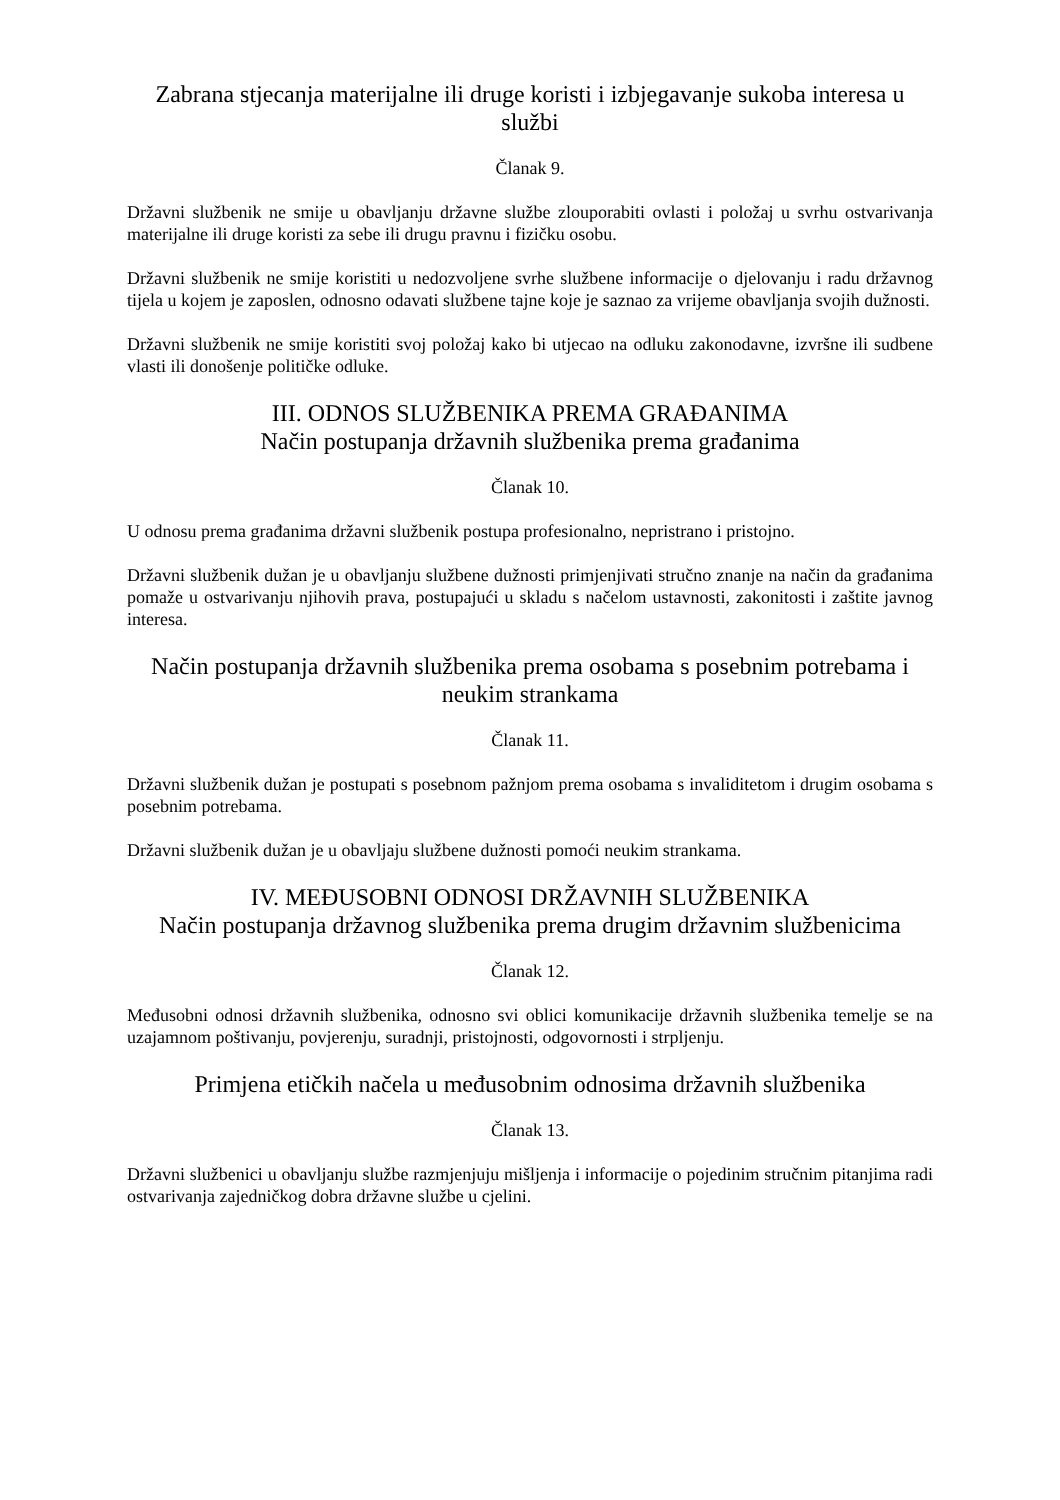Zabrana stjecanja materijalne ili druge koristi i izbjegavanje sukoba interesa u službi
Članak 9.
Državni službenik ne smije u obavljanju državne službe zlouporabiti ovlasti i položaj u svrhu ostvarivanja materijalne ili druge koristi za sebe ili drugu pravnu i fizičku osobu.
Državni službenik ne smije koristiti u nedozvoljene svrhe službene informacije o djelovanju i radu državnog tijela u kojem je zaposlen, odnosno odavati službene tajne koje je saznao za vrijeme obavljanja svojih dužnosti.
Državni službenik ne smije koristiti svoj položaj kako bi utjecao na odluku zakonodavne, izvršne ili sudbene vlasti ili donošenje političke odluke.
III. ODNOS SLUŽBENIKA PREMA GRAĐANIMA
Način postupanja državnih službenika prema građanima
Članak 10.
U odnosu prema građanima državni službenik postupa profesionalno, nepristrano i pristojno.
Državni službenik dužan je u obavljanju službene dužnosti primjenjivati stručno znanje na način da građanima pomaže u ostvarivanju njihovih prava, postupajući u skladu s načelom ustavnosti, zakonitosti i zaštite javnog interesa.
Način postupanja državnih službenika prema osobama s posebnim potrebama i neukim strankama
Članak 11.
Državni službenik dužan je postupati s posebnom pažnjom prema osobama s invaliditetom i drugim osobama s posebnim potrebama.
Državni službenik dužan je u obavljaju službene dužnosti pomoći neukim strankama.
IV. MEĐUSOBNI ODNOSI DRŽAVNIH SLUŽBENIKA
Način postupanja državnog službenika prema drugim državnim službenicima
Članak 12.
Međusobni odnosi državnih službenika, odnosno svi oblici komunikacije državnih službenika temelje se na uzajamnom poštivanju, povjerenju, suradnji, pristojnosti, odgovornosti i strpljenju.
Primjena etičkih načela u međusobnim odnosima državnih službenika
Članak 13.
Državni službenici u obavljanju službe razmjenjuju mišljenja i informacije o pojedinim stručnim pitanjima radi ostvarivanja zajedničkog dobra državne službe u cjelini.